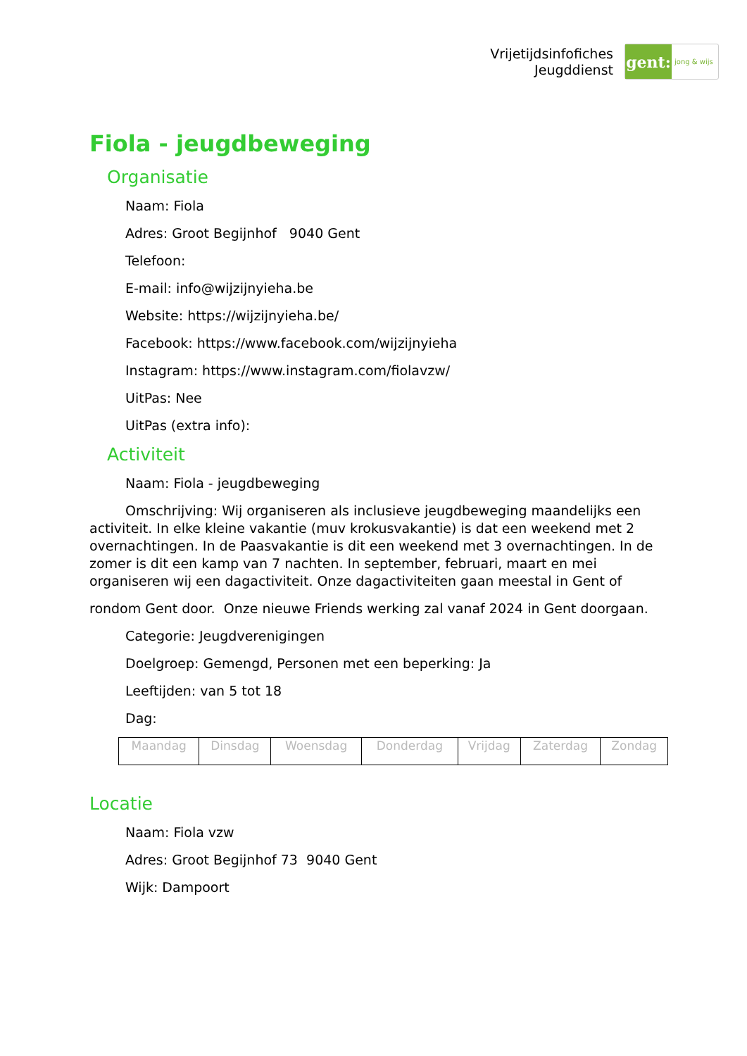Vrijetijdsinfofiches
Jeugddienst
gent:
jong & wijs
Fiola - jeugdbeweging
Organisatie
Naam: Fiola
Adres: Groot Begijnhof 9040 Gent
Telefoon:
E-mail: info@wijzijnyieha.be
Website: https://wijzijnyieha.be/
Facebook: https://www.facebook.com/wijzijnyieha
Instagram: https://www.instagram.com/fiolavzw/
UitPas: Nee
UitPas (extra info):
Activiteit
Naam: Fiola - jeugdbeweging
Omschrijving: Wij organiseren als inclusieve jeugdbeweging maandelijks een activiteit. In elke kleine vakantie (muv krokusvakantie) is dat een weekend met 2 overnachtingen. In de Paasvakantie is dit een weekend met 3 overnachtingen. In de zomer is dit een kamp van 7 nachten. In september, februari, maart en mei organiseren wij een dagactiviteit. Onze dagactiviteiten gaan meestal in Gent of
rondom Gent door. Onze nieuwe Friends werking zal vanaf 2024 in Gent doorgaan.
Categorie: Jeugdverenigingen
Doelgroep: Gemengd, Personen met een beperking: Ja
Leeftijden: van 5 tot 18
Dag:
| Maandag | Dinsdag | Woensdag | Donderdag | Vrijdag | Zaterdag | Zondag |
Locatie
Naam: Fiola vzw
Adres: Groot Begijnhof 73 9040 Gent
Wijk: Dampoort